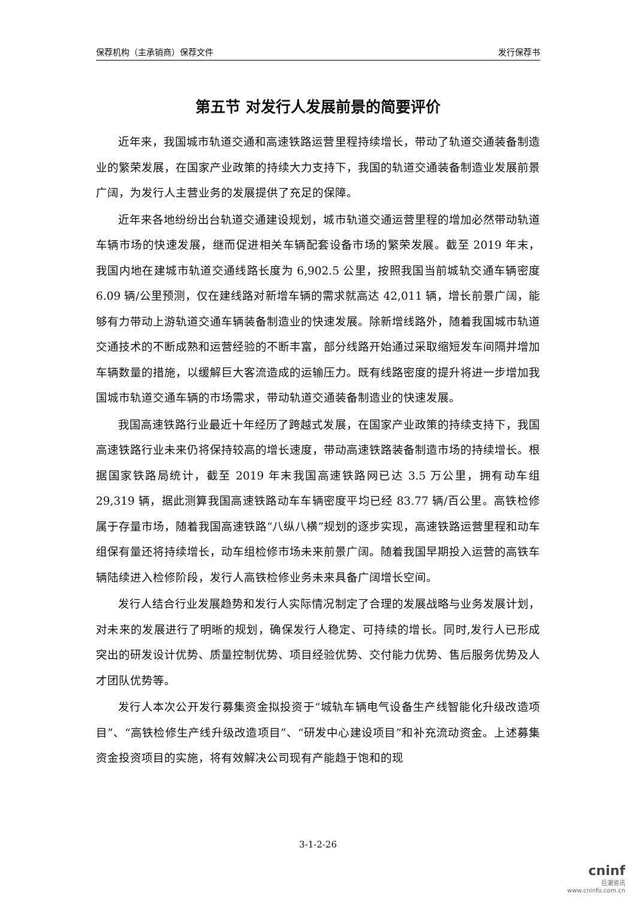保荐机构（主承销商）保荐文件 发行保荐书
第五节 对发行人发展前景的简要评价
近年来，我国城市轨道交通和高速铁路运营里程持续增长，带动了轨道交通装备制造业的繁荣发展，在国家产业政策的持续大力支持下，我国的轨道交通装备制造业发展前景广阔，为发行人主营业务的发展提供了充足的保障。
近年来各地纷纷出台轨道交通建设规划，城市轨道交通运营里程的增加必然带动轨道车辆市场的快速发展，继而促进相关车辆配套设备市场的繁荣发展。截至 2019 年末，我国内地在建城市轨道交通线路长度为 6,902.5 公里，按照我国当前城轨交通车辆密度 6.09 辆/公里预测，仅在建线路对新增车辆的需求就高达 42,011 辆，增长前景广阔，能够有力带动上游轨道交通车辆装备制造业的快速发展。除新增线路外，随着我国城市轨道交通技术的不断成熟和运营经验的不断丰富，部分线路开始通过采取缩短发车间隔并增加车辆数量的措施，以缓解巨大客流造成的运输压力。既有线路密度的提升将进一步增加我国城市轨道交通车辆的市场需求，带动轨道交通装备制造业的快速发展。
我国高速铁路行业最近十年经历了跨越式发展，在国家产业政策的持续支持下，我国高速铁路行业未来仍将保持较高的增长速度，带动高速铁路装备制造市场的持续增长。根据国家铁路局统计，截至 2019 年末我国高速铁路网已达 3.5 万公里，拥有动车组 29,319 辆，据此测算我国高速铁路动车车辆密度平均已经 83.77 辆/百公里。高铁检修属于存量市场，随着我国高速铁路“八纵八横”规划的逐步实现，高速铁路运营里程和动车组保有量还将持续增长，动车组检修市场未来前景广阔。随着我国早期投入运营的高铁车辆陆续进入检修阶段，发行人高铁检修业务未来具备广阔增长空间。
发行人结合行业发展趋势和发行人实际情况制定了合理的发展战略与业务发展计划，对未来的发展进行了明晰的规划，确保发行人稳定、可持续的增长。同时,发行人已形成突出的研发设计优势、质量控制优势、项目经验优势、交付能力优势、售后服务优势及人才团队优势等。
发行人本次公开发行募集资金拟投资于“城轨车辆电气设备生产线智能化升级改造项目”、“高铁检修生产线升级改造项目”、“研发中心建设项目”和补充流动资金。上述募集资金投资项目的实施，将有效解决公司现有产能趋于饱和的现
3-1-2-26
cninf
巨潮资讯
www.cninfo.com.cn